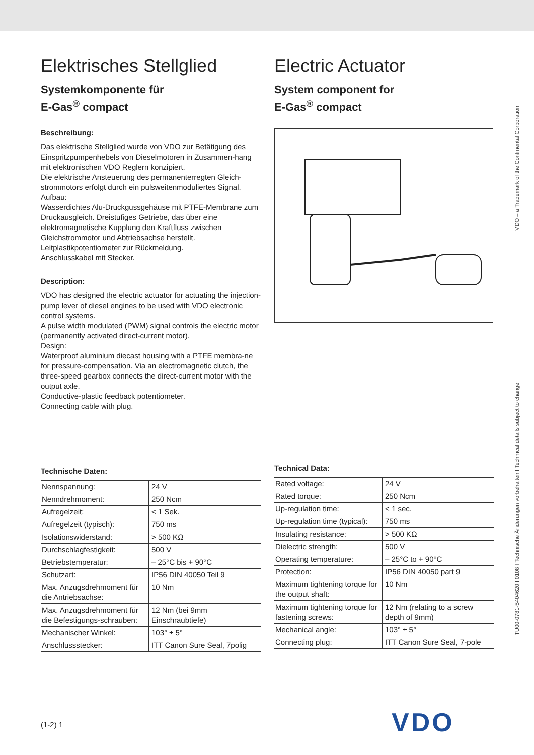Elektrisches Stellglied
Systemkomponente für
E-Gas<sup>®</sup> compact
Beschreibung:
Das elektrische Stellglied wurde von VDO zur Betätigung des Einspritzpumpenhebels von Dieselmotoren in Zusammen-hang mit elektronischen VDO Reglern konzipiert.
Die elektrische Ansteuerung des permanenterregten Gleich-strommotors erfolgt durch ein pulsweitenmoduliertes Signal.
Aufbau:
Wasserdichtes Alu-Druckgussgehäuse mit PTFE-Membrane zum Druckausgleich. Dreistufiges Getriebe, das über eine elektromagnetische Kupplung den Kraftfluss zwischen Gleichstrommotor und Abtriebsachse herstellt.
Leitplastikpotentiometer zur Rückmeldung.
Anschlusskabel mit Stecker.
Description:
VDO has designed the electric actuator for actuating the injection-pump lever of diesel engines to be used with VDO electronic control systems.
A pulse width modulated (PWM) signal controls the electric motor (permanently activated direct-current motor).
Design:
Waterproof aluminium diecast housing with a PTFE membra-ne for pressure-compensation. Via an electromagnetic clutch, the three-speed gearbox connects the direct-current motor with the output axle.
Conductive-plastic feedback potentiometer.
Connecting cable with plug.
Technische Daten:
| Nennspannung: | 24 V |
| Nenndrehmoment: | 250 Ncm |
| Aufregelzeit: | < 1 Sek. |
| Aufregelzeit (typisch): | 750 ms |
| Isolationswiderstand: | > 500 KΩ |
| Durchschlagfestigkeit: | 500 V |
| Betriebstemperatur: | – 25°C bis + 90°C |
| Schutzart: | IP56 DIN 40050 Teil 9 |
| Max. Anzugsdrehmoment für die Antriebsachse: | 10 Nm |
| Max. Anzugsdrehmoment für die Befestigungs-schrauben: | 12 Nm (bei 9mm Einschraubtiefe) |
| Mechanischer Winkel: | 103° ± 5° |
| Anschlussstecker: | ITT Canon Sure Seal, 7polig |
Electric Actuator
System component for
E-Gas<sup>®</sup> compact
Technical Data:
| Rated voltage: | 24 V |
| Rated torque: | 250 Ncm |
| Up-regulation time: | < 1 sec. |
| Up-regulation time (typical): | 750 ms |
| Insulating resistance: | > 500 KΩ |
| Dielectric strength: | 500 V |
| Operating temperature: | – 25°C to + 90°C |
| Protection: | IP56 DIN 40050 part 9 |
| Maximum tightening torque for the output shaft: | 10 Nm |
| Maximum tightening torque for fastening screws: | 12 Nm (relating to a screw depth of 9mm) |
| Mechanical angle: | 103° ± 5° |
| Connecting plug: | ITT Canon Sure Seal, 7-pole |
VDO – a Trademark of the Continental Corporation
TU00-0781-5404620 I 0108 I Technische Änderungen vorbehalten I Technical details subject to change
(1-2) 1 VDO